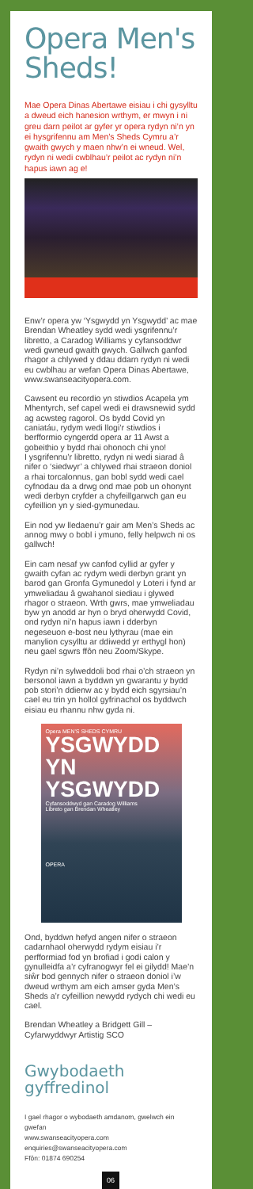Opera Men's Sheds!
Mae Opera Dinas Abertawe eisiau i chi gysylltu a dweud eich hanesion wrthym, er mwyn i ni greu darn peilot ar gyfer yr opera rydyn ni’n yn ei hysgrifennu am Men’s Sheds Cymru a’r gwaith gwych y maen nhw’n ei wneud. Wel, rydyn ni wedi cwblhau’r peilot ac rydyn ni’n hapus iawn ag e!
Enw’r opera yw ‘Ysgwydd yn Ysgwydd’ ac mae Brendan Wheatley sydd wedi ysgrifennu’r libretto, a Caradog Williams y cyfansoddwr wedi gwneud gwaith gwych. Gallwch ganfod rhagor a chlywed y ddau ddarn rydyn ni wedi eu cwblhau ar wefan Opera Dinas Abertawe, www.swanseacityopera.com.
Cawsent eu recordio yn stiwdios Acapela ym Mhentyrch, sef capel wedi ei drawsnewid sydd ag acwsteg ragorol. Os bydd Covid yn caniatáu, rydym wedi llogi’r stiwdios i berfformio cyngerdd opera ar 11 Awst a gobeithio y bydd rhai ohonoch chi yno!
I ysgrifennu’r libretto, rydyn ni wedi siarad â nifer o ‘siedwyr’ a chlywed rhai straeon doniol a rhai torcalonnus, gan bobl sydd wedi cael cyfnodau da a drwg ond mae pob un ohonynt wedi derbyn cryfder a chyfeillgarwch gan eu cyfeillion yn y sied-gymunedau.
Ein nod yw lledaenu’r gair am Men’s Sheds ac annog mwy o bobl i ymuno, felly helpwch ni os gallwch!
Ein cam nesaf yw canfod cyllid ar gyfer y gwaith cyfan ac rydym wedi derbyn grant yn barod gan Gronfa Gymunedol y Loteri i fynd ar ymweliadau â gwahanol siediau i glywed rhagor o straeon. Wrth gwrs, mae ymweliadau byw yn anodd ar hyn o bryd oherwydd Covid, ond rydyn ni’n hapus iawn i dderbyn negeseuon e-bost neu lythyrau (mae ein manylion cysylltu ar ddiwedd yr erthygl hon) neu gael sgwrs ffôn neu Zoom/Skype.
Rydyn ni’n sylweddoli bod rhai o’ch straeon yn bersonol iawn a byddwn yn gwarantu y bydd pob stori’n ddienw ac y bydd eich sgyrsiau’n cael eu trin yn hollol gyfrinachol os byddwch eisiau eu rhannu nhw gyda ni.
Opera MEN'S SHEDS CYMRU
YSGWYDD YN YSGWYDD
Cyfansoddwyd gan Caradog Williams
Libreto gan Brendan Wheatley
OPERA
Ond, byddwn hefyd angen nifer o straeon cadarnhaol oherwydd rydym eisiau i’r perfformiad fod yn brofiad i godi calon y gynulleidfa a’r cyfranogwyr fel ei gilydd! Mae’n siŵr bod gennych nifer o straeon doniol i’w dweud wrthym am eich amser gyda Men’s Sheds a’r cyfeillion newydd rydych chi wedi eu cael.
Brendan Wheatley a Bridgett Gill – Cyfarwyddwyr Artistig SCO
Gwybodaeth gyffredinol
I gael rhagor o wybodaeth amdanom, gwelwch ein gwefan
www.swanseacityopera.com
enquiries@swanseacityopera.com
Ffôn: 01874 690254
06